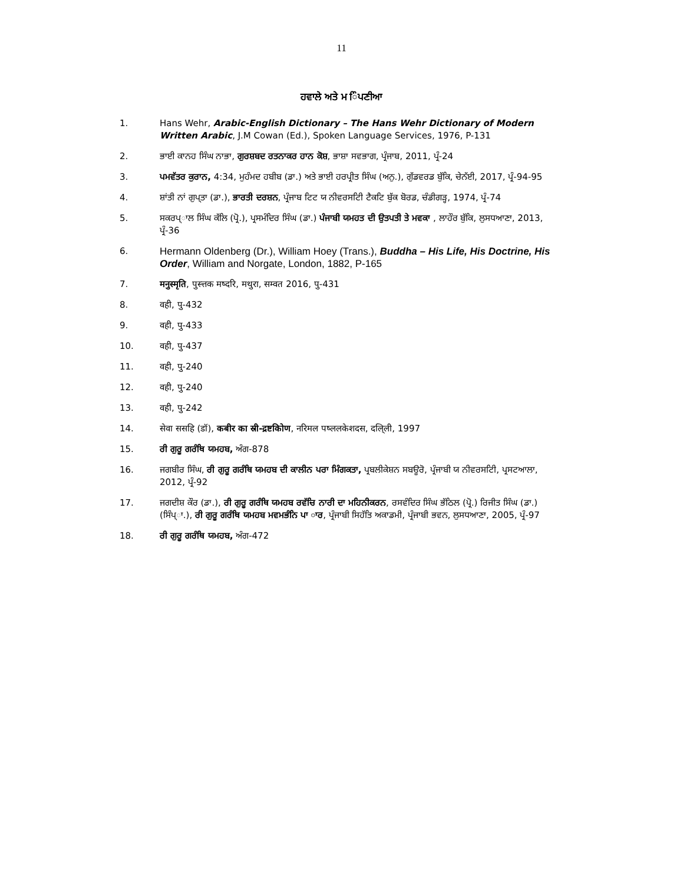11
ਹਵਾਲੇ ਅਤੇ ਮ ਿੰਪਣੀਆ
1. Hans Wehr, Arabic-English Dictionary – The Hans Wehr Dictionary of Modern Written Arabic, J.M Cowan (Ed.), Spoken Language Services, 1976, P-131
2. ਭਾਈ ਕਾਨਹ ਸਿੰਘ ਨਾਭਾ, ਗੁਰਸ਼ਬਦ ਰਤਨਾਕਰ ਹਾਨ ਕੋਸ਼, ਭਾਸ਼ਾ ਸਵਭਾਗ, ਪ੍ਰੰਜਾਬ, 2011, ਪ੍ਰੰ-24
3. ਪਮਵੱਤਰ ਕੁਰਾਨ, 4:34, ਮੁਹੰਮਦ ਹਬੀਬ (ਡਾ.) ਅਤੇ ਭਾਈ ਹਰਪ੍ਰੀਤ ਸਿੰਘ (ਅਨੁ.), ਗੁੱਡਵਰਡ ਬੁੱਕਿ, ਚੇਨੱਈ, 2017, ਪ੍ਰੰ-94-95
4. ਸ਼ਾਂਤੀ ਨਾਂ ਗੁਪ੍ਤਾ (ਡਾ.), ਭਾਰਤੀ ਦਰਸ਼ਨ, ਪ੍ਰੰਜਾਬ ਟਿਟ ਯ ਨੀਵਰਸਟਿੀ ਟੈਕਟਿ ਬੁੱਕ ਬੋਰਡ, ਚੰਡੀਗੜ੍ਹ, 1974, ਪ੍ਰੰ-74
5. ਸਕਰਪ੍ਾਲ ਸਿੰਘ ਕੱਲਿ (ਪ੍ਰੋ.), ਪ੍ਰਸਮੰਦਿਰ ਸਿੰਘ (ਡਾ.) ਪੰਜਾਬੀ ਯਮਹਤ ਦੀ ਉਤਪਤੀ ਤੇ ਮਵਕਾ , ਲਾਹੌਰ ਬੁੱਕਿ, ਲੁਸਧਆਣਾ, 2013, ਪ੍ਰੰ-36
6. Hermann Oldenberg (Dr.), William Hoey (Trans.), Buddha – His Life, His Doctrine, His Order, William and Norgate, London, 1882, P-165
7. मनुस्मृति, पुस्त्तक मष्दरि, मथुरा, सम्वत 2016, पु-431
8. वही, पु-432
9. वही, पु-433
10. वही, पु-437
11. वही, पु-240
12. वही, पु-240
13. वही, पु-242
14. सेवा ससहि (डॉ), कबीर का स्री-द्रष्टकिोण, नरिमल पष्ललकेशदस, दलि्ली, 1997
15. ਰੀ ਗੁਰੂ ਗਰੰਥਿ ਯਮਹਬ, ਅੰਗ-878
16. ਜਗਬੀਰ ਸਿੰਘ, ਰੀ ਗੁਰੂ ਗਰੰਥਿ ਯਮਹਬ ਦੀ ਕਾਲੀਨ ਪਰਾ ਮਿੰਗਕਤਾ, ਪ੍ਰਬਲੀਕੇਸ਼ਨ ਸਬਊਰੋ, ਪ੍ਰੰਜਾਬੀ ਯ ਨੀਵਰਸਟਿੀ, ਪ੍ਰਸਟਆਲਾ, 2012, ਪ੍ਰੰ-92
17. ਜਗਦੀਸ਼ ਕੌਰ (ਡਾ.), ਰੀ ਗੁਰੂ ਗਰੰਥਿ ਯਮਹਬ ਰਵੱਚਿ ਨਾਰੀ ਦਾ ਮਹਿਨੀਕਰਨ, ਰਸਵੰਦਿਰ ਸਿੰਘ ਭੱਠਿਲ (ਪ੍ਰੋ.) ਰਿਜੀਤ ਸਿੰਘ (ਡਾ.) (ਸਿੰਪ੍ਾ.), ਰੀ ਗੁਰੂ ਗਰੰਥਿ ਯਮਹਬ ਮਵਮਭੰਨਿ ਪਾ ਾਰ, ਪ੍ਰੰਜਾਬੀ ਸਿਹੱਤਿ ਅਕਾਡਮੀ, ਪ੍ਰੰਜਾਬੀ ਭਵਨ, ਲੁਸਧਆਣਾ, 2005, ਪ੍ਰੰ-97
18. ਰੀ ਗੁਰੂ ਗਰੰਥਿ ਯਮਹਬ, ਅੰਗ-472